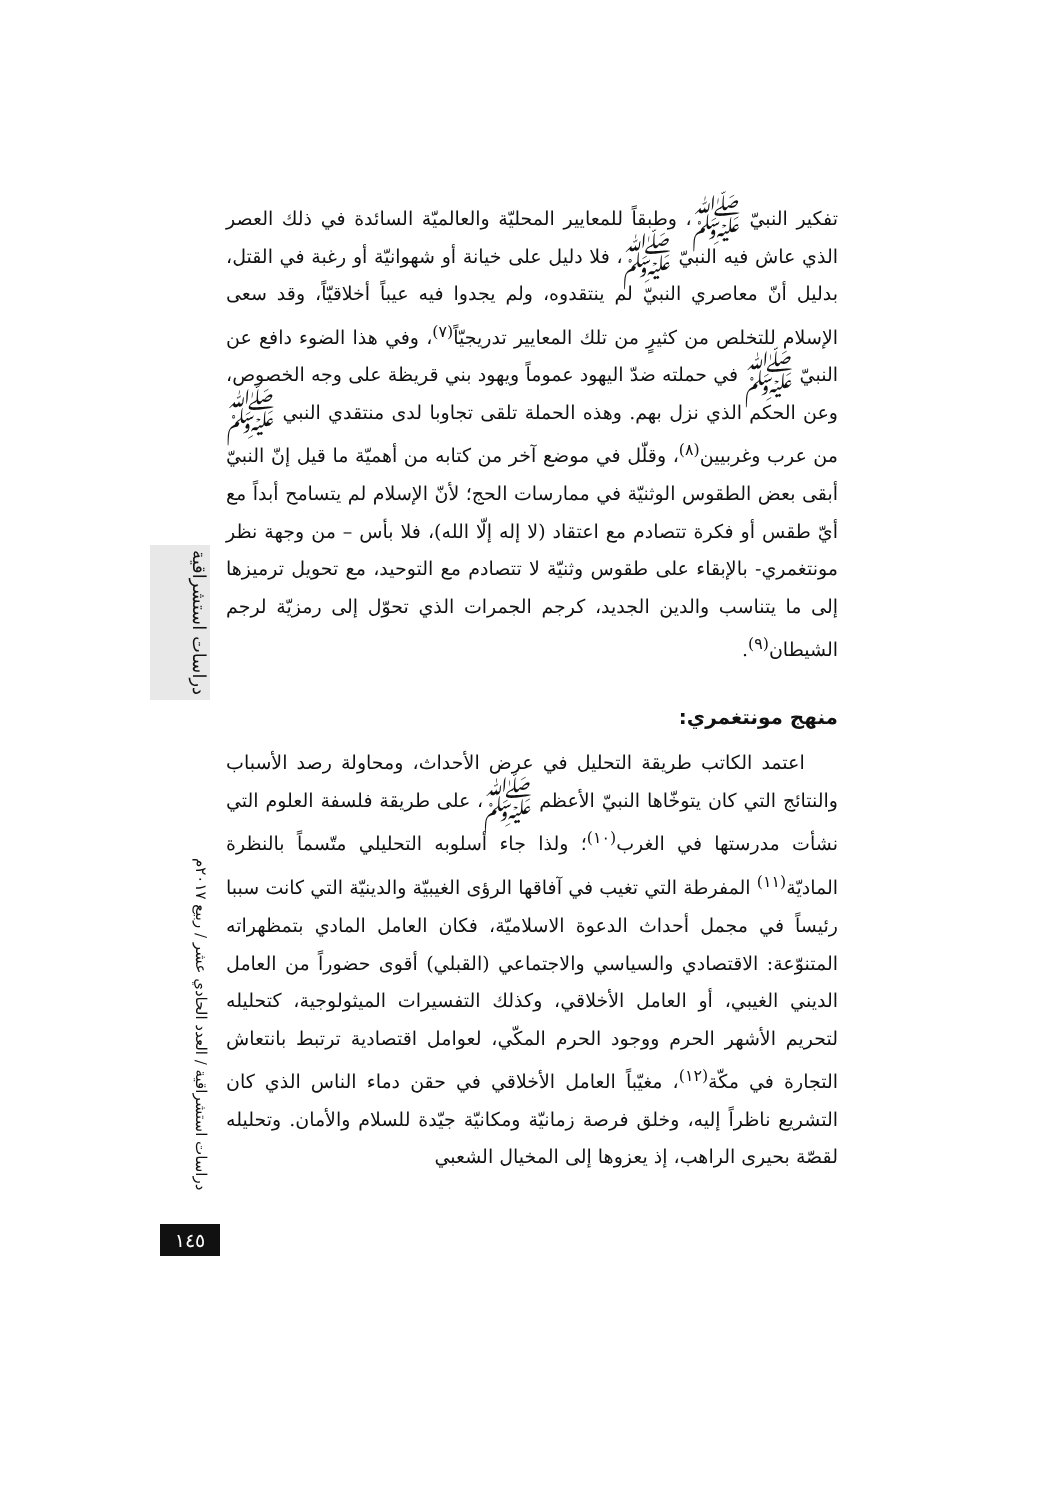دراسات استشراقية
تفكير النبيّ ﷺ، وطبقاً للمعايير المحليّة والعالميّة السائدة في ذلك العصر الذي عاش فيه النبيّ ﷺ، فلا دليل على خيانة أو شهوانيّة أو رغبة في القتل، بدليل أنّ معاصري النبيّ لم ينتقدوه، ولم يجدوا فيه عيباً أخلاقيّاً، وقد سعى الإسلام للتخلص من كثيرٍ من تلك المعايير تدريجيّاً<sup>(٧)</sup>، وفي هذا الضوء دافع عن النبيّ ﷺ في حملته ضدّ اليهود عموماً ويهود بني قريظة على وجه الخصوص، وعن الحكم الذي نزل بهم. وهذه الحملة تلقى تجاوبا لدى منتقدي النبي ﷺ من عرب وغربيين<sup>(٨)</sup>، وقلّل في موضع آخر من كتابه من أهميّة ما قيل إنّ النبيّ أبقى بعض الطقوس الوثنيّة في ممارسات الحج؛ لأنّ الإسلام لم يتسامح أبداً مع أيّ طقس أو فكرة تتصادم مع اعتقاد (لا إله إلّا الله)، فلا بأس – من وجهة نظر مونتغمري- بالإبقاء على طقوس وثنيّة لا تتصادم مع التوحيد، مع تحويل ترميزها إلى ما يتناسب والدين الجديد، كرجم الجمرات الذي تحوّل إلى رمزيّة لرجم الشيطان<sup>(٩)</sup>.
منهج مونتغمري:
اعتمد الكاتب طريقة التحليل في عرض الأحداث، ومحاولة رصد الأسباب والنتائج التي كان يتوخّاها النبيّ الأعظم ﷺ، على طريقة فلسفة العلوم التي نشأت مدرستها في الغرب<sup>(١٠)</sup>؛ ولذا جاء أسلوبه التحليلي متّسماً بالنظرة الماديّة<sup>(١١)</sup> المفرطة التي تغيب في آفاقها الرؤى الغيبيّة والدينيّة التي كانت سببا رئيساً في مجمل أحداث الدعوة الاسلاميّة، فكان العامل المادي بتمظهراته المتنوّعة: الاقتصادي والسياسي والاجتماعي (القبلي) أقوى حضوراً من العامل الديني الغيبي، أو العامل الأخلاقي، وكذلك التفسيرات الميثولوجية، كتحليله لتحريم الأشهر الحرم ووجود الحرم المكّي، لعوامل اقتصادية ترتبط بانتعاش التجارة في مكّة<sup>(١٢)</sup>، مغيّباً العامل الأخلاقي في حقن دماء الناس الذي كان التشريع ناظراً إليه، وخلق فرصة زمانيّة ومكانيّة جيّدة للسلام والأمان. وتحليله لقصّة بحيرى الراهب، إذ يعزوها إلى المخيال الشعبي
دراسات استشراقية / العدد الحادي عشر / ربيع ٢٠١٧م
١٤٥